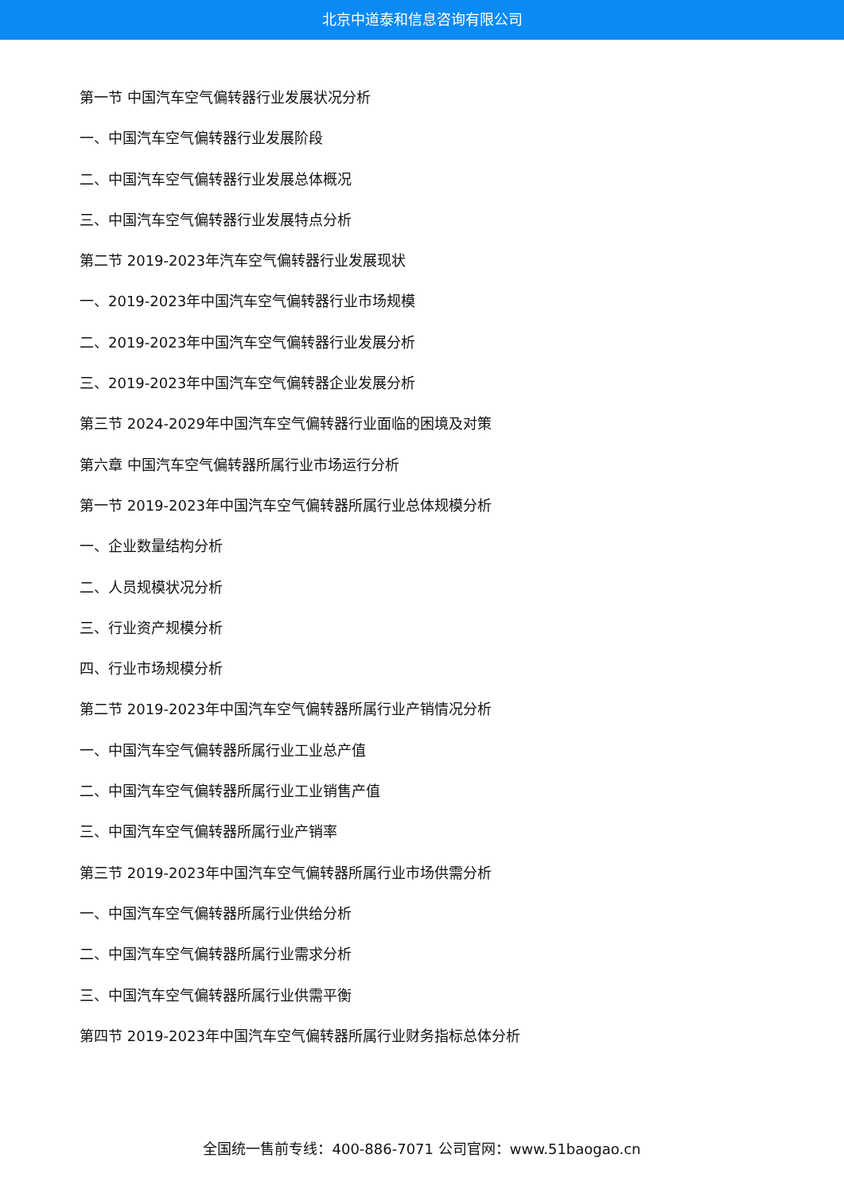北京中道泰和信息咨询有限公司
第一节 中国汽车空气偏转器行业发展状况分析
一、中国汽车空气偏转器行业发展阶段
二、中国汽车空气偏转器行业发展总体概况
三、中国汽车空气偏转器行业发展特点分析
第二节 2019-2023年汽车空气偏转器行业发展现状
一、2019-2023年中国汽车空气偏转器行业市场规模
二、2019-2023年中国汽车空气偏转器行业发展分析
三、2019-2023年中国汽车空气偏转器企业发展分析
第三节 2024-2029年中国汽车空气偏转器行业面临的困境及对策
第六章 中国汽车空气偏转器所属行业市场运行分析
第一节 2019-2023年中国汽车空气偏转器所属行业总体规模分析
一、企业数量结构分析
二、人员规模状况分析
三、行业资产规模分析
四、行业市场规模分析
第二节 2019-2023年中国汽车空气偏转器所属行业产销情况分析
一、中国汽车空气偏转器所属行业工业总产值
二、中国汽车空气偏转器所属行业工业销售产值
三、中国汽车空气偏转器所属行业产销率
第三节 2019-2023年中国汽车空气偏转器所属行业市场供需分析
一、中国汽车空气偏转器所属行业供给分析
二、中国汽车空气偏转器所属行业需求分析
三、中国汽车空气偏转器所属行业供需平衡
第四节 2019-2023年中国汽车空气偏转器所属行业财务指标总体分析
全国统一售前专线：400-886-7071 公司官网：www.51baogao.cn